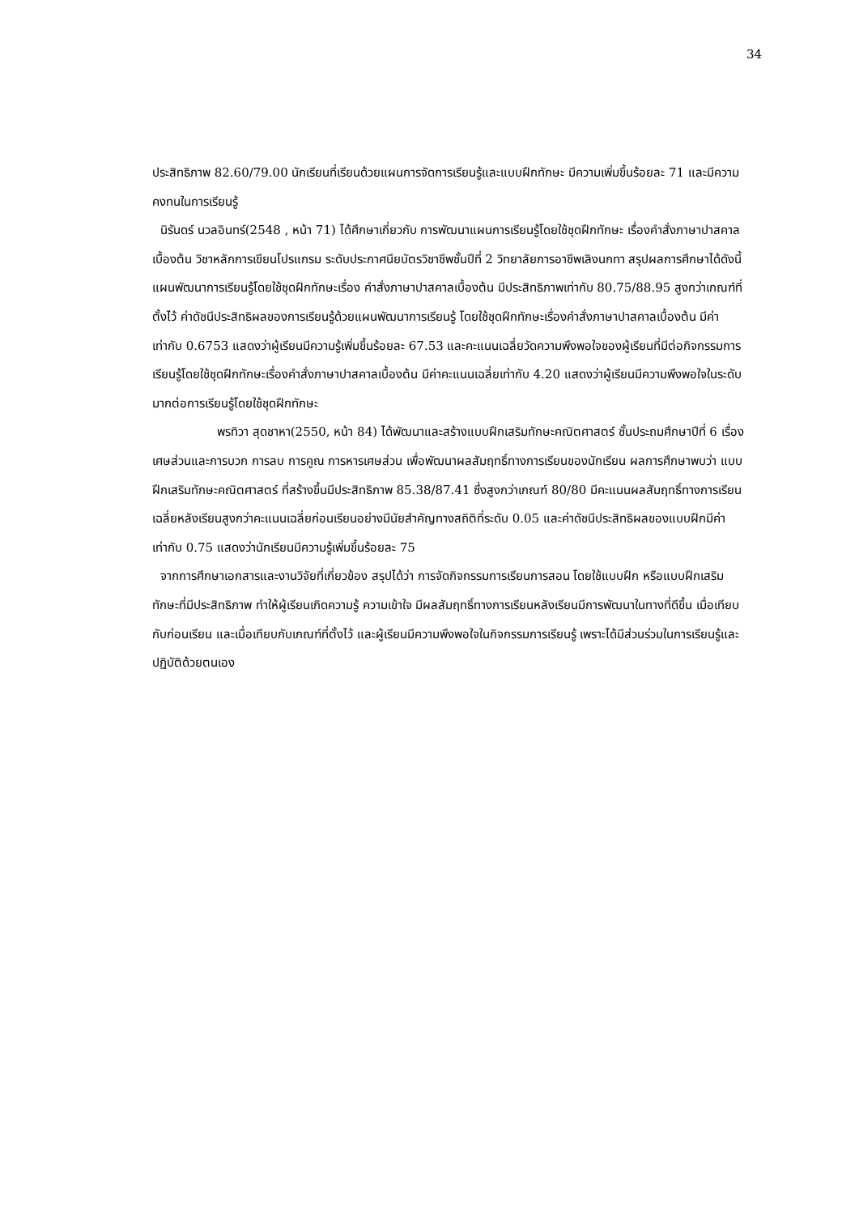34
ประสิทธิภาพ 82.60/79.00 นักเรียนที่เรียนด้วยแผนการจัดการเรียนรู้และแบบฝึกทักษะ มีความเพิ่มขึ้นร้อยละ 71 และมีความคงทนในการเรียนรู้
นิรันดร์ นวลอินทร์(2548 , หน้า 71) ได้ศึกษาเกี่ยวกับ การพัฒนาแผนการเรียนรู้โดยใช้ชุดฝึกทักษะ เรื่องคำสั่งภาษาปาสคาลเบื้องต้น วิชาหลักการเขียนโปรแกรม ระดับประกาศนียบัตรวิชาชีพชั้นปีที่ 2 วิทยาลัยการอาชีพเลิงนกทา สรุปผลการศึกษาได้ดังนี้ แผนพัฒนาการเรียนรู้โดยใช้ชุดฝึกทักษะเรื่อง คำสั่งภาษาปาสคาลเบื้องต้น มีประสิทธิภาพเท่ากับ 80.75/88.95 สูงกว่าเกณฑ์ที่ตั้งไว้ ค่าดัชนีประสิทธิผลของการเรียนรู้ด้วยแผนพัฒนาการเรียนรู้ โดยใช้ชุดฝึกทักษะเรื่องคำสั่งภาษาปาสคาลเบื้องต้น มีค่าเท่ากับ 0.6753 แสดงว่าผู้เรียนมีความรู้เพิ่มขึ้นร้อยละ 67.53 และคะแนนเฉลี่ยวัดความพึงพอใจของผู้เรียนที่มีต่อกิจกรรมการเรียนรู้โดยใช้ชุดฝึกทักษะเรื่องคำสั่งภาษาปาสคาลเบื้องต้น มีค่าคะแนนเฉลี่ยเท่ากับ 4.20 แสดงว่าผู้เรียนมีความพึงพอใจในระดับมากต่อการเรียนรู้โดยใช้ชุดฝึกทักษะ
พรทิวา สุดชาหา(2550, หน้า 84) ได้พัฒนาและสร้างแบบฝึกเสริมทักษะคณิตศาสตร์ ชั้นประถมศึกษาปีที่ 6 เรื่องเศษส่วนและการบวก การลบ การคูณ การหารเศษส่วน เพื่อพัฒนาผลสัมฤทธิ์ทางการเรียนของนักเรียน ผลการศึกษาพบว่า แบบฝึกเสริมทักษะคณิตศาสตร์ ที่สร้างขึ้นมีประสิทธิภาพ 85.38/87.41 ซึ่งสูงกว่าเกณฑ์ 80/80 มีคะแนนผลสัมฤทธิ์ทางการเรียนเฉลี่ยหลังเรียนสูงกว่าคะแนนเฉลี่ยก่อนเรียนอย่างมีนัยสำคัญทางสถิติที่ระดับ 0.05 และค่าดัชนีประสิทธิผลของแบบฝึกมีค่าเท่ากับ 0.75 แสดงว่านักเรียนมีความรู้เพิ่มขึ้นร้อยละ 75
จากการศึกษาเอกสารและงานวิจัยที่เกี่ยวข้อง สรุปได้ว่า การจัดกิจกรรมการเรียนการสอน โดยใช้แบบฝึก หรือแบบฝึกเสริมทักษะที่มีประสิทธิภาพ ทำให้ผู้เรียนเกิดความรู้ ความเข้าใจ มีผลสัมฤทธิ์ทางการเรียนหลังเรียนมีการพัฒนาในทางที่ดีขึ้น เมื่อเทียบกับก่อนเรียน และเมื่อเทียบกับเกณฑ์ที่ตั้งไว้ และผู้เรียนมีความพึงพอใจในกิจกรรมการเรียนรู้ เพราะได้มีส่วนร่วมในการเรียนรู้และปฏิบัติด้วยตนเอง